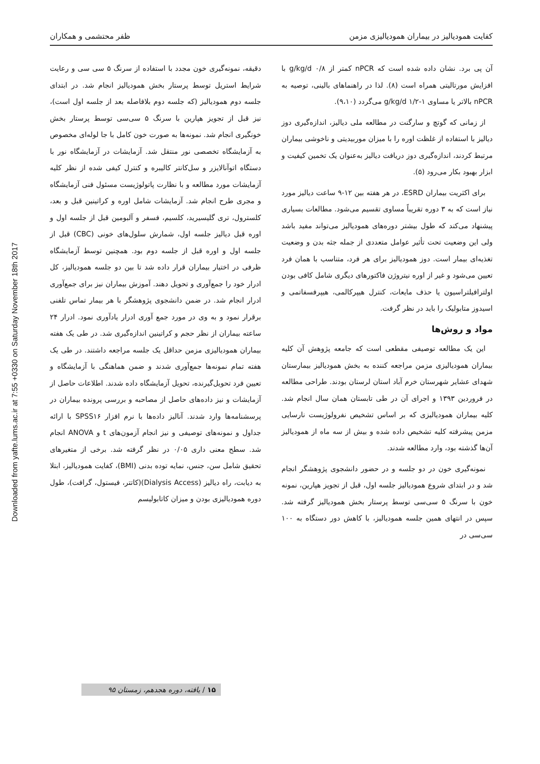Downloaded from yafte.lums.ac.ir at 7:55 +0330 on Saturday November 18th 2017
کفایت همودیالیز در بیماران همودیالیزی مزمن ظفر محتشمی و همکاران
آن پی برد. نشان داده شده است که nPCR کمتر از g/kg/d ۰/۸ با افزایش مورتالیتی همراه است (۸). لذا در راهنماهای بالینی، توصیه به nPCR بالاتر یا مساوی g/kg/d ۱/۲-۱ می‌گردد (۹،۱۰).
از زمانی که گوتچ و سارگنت در مطالعه ملی دیالیز، اندازه‌گیری دوز دیالیز با استفاده از غلظت اوره را با میزان موربیدیتی و ناخوشی بیماران مرتبط کردند، اندازه‌گیری دوز دریافت دیالیز به‌عنوان یک تخمین کیفیت و ابزار بهبود بکار می‌رود (۵).
برای اکثریت بیماران ESRD، در هر هفته بین ۱۲-۹ ساعت دیالیز مورد نیاز است که به ۳ دوره تقریباً مساوی تقسیم می‌شود. مطالعات بسیاری پیشنهاد می‌کند که طول بیشتر دوره‌های همودیالیز می‌تواند مفید باشد ولی این وضعیت تحت تأثیر عوامل متعددی از جمله جثه بدن و وضعیت تغذیه‌ای بیمار است. دوز همودیالیز برای هر فرد، متناسب با همان فرد تعیین می‌شود و غیر از اوره نیتروژن فاکتورهای دیگری شامل کافی بودن اولترافیلتراسیون یا حذف مایعات، کنترل هیپرکالمی، هیپرفسفاتمی و اسیدوز متابولیک را باید در نظر گرفت.
مواد و روش‌ها
این یک مطالعه توصیفی مقطعی است که جامعه پژوهش آن کلیه بیماران همودیالیزی مزمن مراجعه کننده به بخش همودیالیز بیمارستان شهدای عشایر شهرستان خرم آباد استان لرستان بودند. طراحی مطالعه در فروردین ۱۳۹۳ و اجرای آن در طی تابستان همان سال انجام شد. کلیه بیماران همودیالیزی که بر اساس تشخیص نفرولوژیست نارسایی مزمن پیشرفته کلیه تشخیص داده شده و بیش از سه ماه از همودیالیز آن‌ها گذشته بود، وارد مطالعه شدند.
نمونه‌گیری خون در دو جلسه و در حضور دانشجوی پژوهشگر انجام شد و در ابتدای شروع همودیالیز جلسه اول، قبل از تجویز هپارین، نمونه خون با سرنگ ۵ سی‌سی توسط پرستار بخش همودیالیز گرفته شد. سپس در انتهای همین جلسه همودیالیز، با کاهش دور دستگاه به ۱۰۰ سی‌سی در
دقیقه، نمونه‌گیری خون مجدد با استفاده از سرنگ ۵ سی سی و رعایت شرایط استریل توسط پرستار بخش همودیالیز انجام شد. در ابتدای جلسه دوم همودیالیز (که جلسه دوم بلافاصله بعد از جلسه اول است)، نیز قبل از تجویز هپارین با سرنگ ۵ سی‌سی توسط پرستار بخش خونگیری انجام شد. نمونه‌ها به صورت خون کامل با جا لوله‌ای مخصوص به آزمایشگاه تخصصی نور منتقل شد. آزمایشات در آزمایشگاه نور با دستگاه اتوآنالایزر و سل‌کانتر کالیبره و کنترل کیفی شده از نظر کلیه آزمایشات مورد مطالعه و با نظارت پاتولوژیست مسئول فنی آزمایشگاه و مجری طرح انجام شد. آزمایشات شامل اوره و کراتینین قبل و بعد، کلسترول، تری گلیسیرید، کلسیم، فسفر و آلبومین قبل از جلسه اول و اوره قبل دیالیز جلسه اول، شمارش سلول‌های خونی (CBC) قبل از جلسه اول و اوره قبل از جلسه دوم بود. همچنین توسط آزمایشگاه ظرفی در اختیار بیماران قرار داده شد تا بین دو جلسه همودیالیز، کل ادرار خود را جمع‌آوری و تحویل دهند. آموزش بیماران نیز برای جمع‌آوری ادرار انجام شد. در ضمن دانشجوی پژوهشگر با هر بیمار تماس تلفنی برقرار نمود و به وی در مورد جمع آوری ادرار یادآوری نمود. ادرار ۲۴ ساعته بیماران از نظر حجم و کراتینین اندازه‌گیری شد. در طی یک هفته بیماران همودیالیزی مزمن حداقل یک جلسه مراجعه داشتند. در طی یک هفته تمام نمونه‌ها جمع‌آوری شدند و ضمن هماهنگی با آزمایشگاه و تعیین فرد تحویل‌گیرنده، تحویل آزمایشگاه داده شدند. اطلاعات حاصل از آزمایشات و نیز داده‌های حاصل از مصاحبه و بررسی پرونده بیماران در پرسشنامه‌ها وارد شدند. آنالیز داده‌ها با نرم افزار SPSS۱۶ با ارائه جداول و نمونه‌های توصیفی و نیز انجام آزمون‌های t و ANOVA انجام شد. سطح معنی داری ۰/۰۵ در نظر گرفته شد. برخی از متغیرهای تحقیق شامل سن، جنس، نمایه توده بدنی (BMI)، کفایت همودیالیز، ابتلا به دیابت، راه دیالیز (Dialysis Access)(کاتتر، فیستول، گرافت)، طول دوره همودیالیزی بودن و میزان کاتابولیسم
۱۵ / یافته، دوره هجدهم، زمستان ۹۵